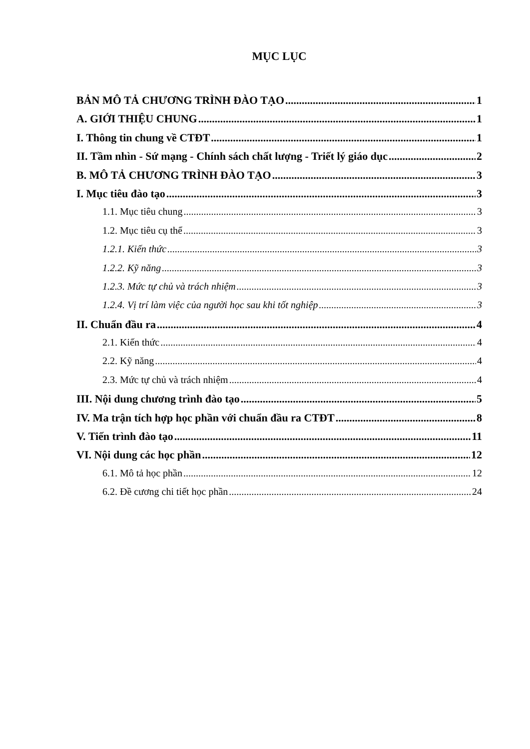MỤC LỤC
BẢN MÔ TẢ CHƯƠNG TRÌNH ĐÀO TẠO 1
A. GIỚI THIỆU CHUNG 1
I. Thông tin chung về CTĐT 1
II. Tầm nhìn - Sứ mạng - Chính sách chất lượng - Triết lý giáo dục 2
B. MÔ TẢ CHƯƠNG TRÌNH ĐÀO TẠO 3
I. Mục tiêu đào tạo 3
1.1. Mục tiêu chung 3
1.2. Mục tiêu cụ thể 3
1.2.1. Kiến thức 3
1.2.2. Kỹ năng 3
1.2.3. Mức tự chủ và trách nhiệm 3
1.2.4. Vị trí làm việc của người học sau khi tốt nghiệp 3
II. Chuẩn đầu ra 4
2.1. Kiến thức 4
2.2. Kỹ năng 4
2.3. Mức tự chủ và trách nhiệm 4
III. Nội dung chương trình đào tạo 5
IV. Ma trận tích hợp học phần với chuẩn đầu ra CTĐT 8
V. Tiến trình đào tạo 11
VI. Nội dung các học phần 12
6.1. Mô tả học phần 12
6.2. Đề cương chi tiết học phần 24